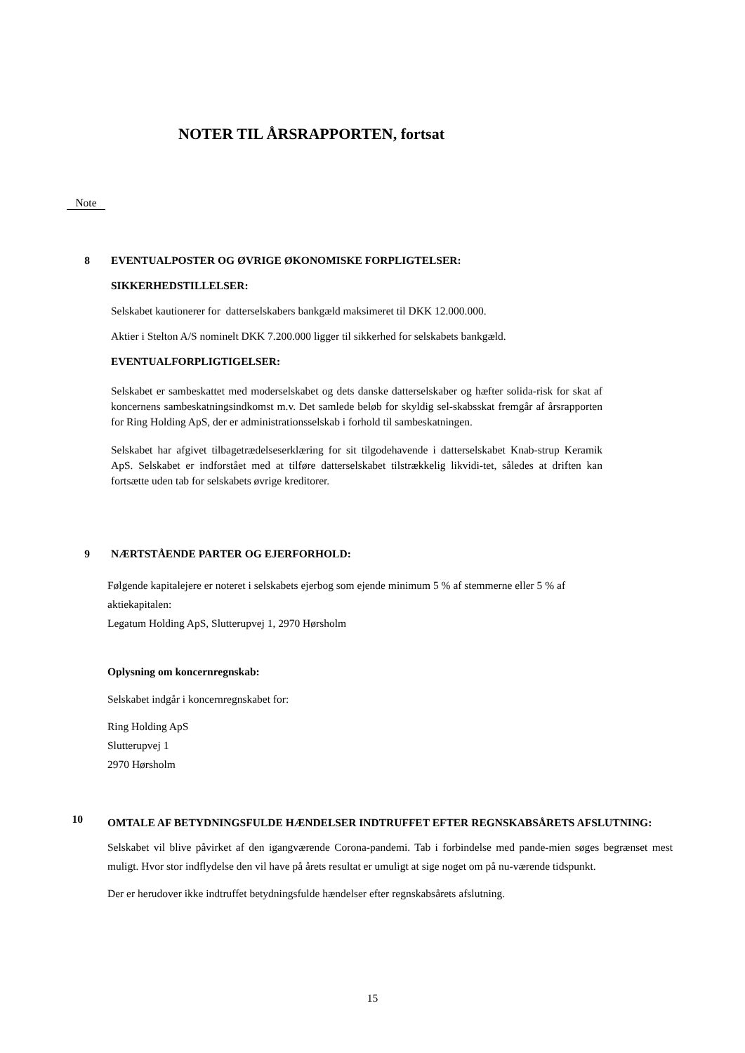NOTER TIL ÅRSRAPPORTEN, fortsat
Note
8 EVENTUALPOSTER OG ØVRIGE ØKONOMISKE FORPLIGTELSER:
SIKKERHEDSTILLELSER:
Selskabet kautionerer for datterselskabers bankgæld maksimeret til DKK 12.000.000.
Aktier i Stelton A/S nominelt DKK 7.200.000 ligger til sikkerhed for selskabets bankgæld.
EVENTUALFORPLIGTIGELSER:
Selskabet er sambeskattet med moderselskabet og dets danske datterselskaber og hæfter solida-risk for skat af koncernens sambeskatningsindkomst m.v. Det samlede beløb for skyldig sel-skabsskat fremgår af årsrapporten for Ring Holding ApS, der er administrationsselskab i forhold til sambeskatningen.
Selskabet har afgivet tilbagetrædelseserklæring for sit tilgodehavende i datterselskabet Knab-strup Keramik ApS. Selskabet er indforstået med at tilføre datterselskabet tilstrækkelig likvidi-tet, således at driften kan fortsætte uden tab for selskabets øvrige kreditorer.
9 NÆRTSTÅENDE PARTER OG EJERFORHOLD:
Følgende kapitalejere er noteret i selskabets ejerbog som ejende minimum 5 % af stemmerne eller 5 % af aktiekapitalen:
Legatum Holding ApS, Slutterupvej 1, 2970 Hørsholm
Oplysning om koncernregnskab:
Selskabet indgår i koncernregnskabet for:
Ring Holding ApS
Slutterupvej 1
2970 Hørsholm
10 OMTALE AF BETYDNINGSFULDE HÆNDELSER INDTRUFFET EFTER REGNSKABSÅRETS AFSLUTNING:
Selskabet vil blive påvirket af den igangværende Corona-pandemi. Tab i forbindelse med pande-mien søges begrænset mest muligt. Hvor stor indflydelse den vil have på årets resultat er umuligt at sige noget om på nu-værende tidspunkt.
Der er herudover ikke indtruffet betydningsfulde hændelser efter regnskabsårets afslutning.
15